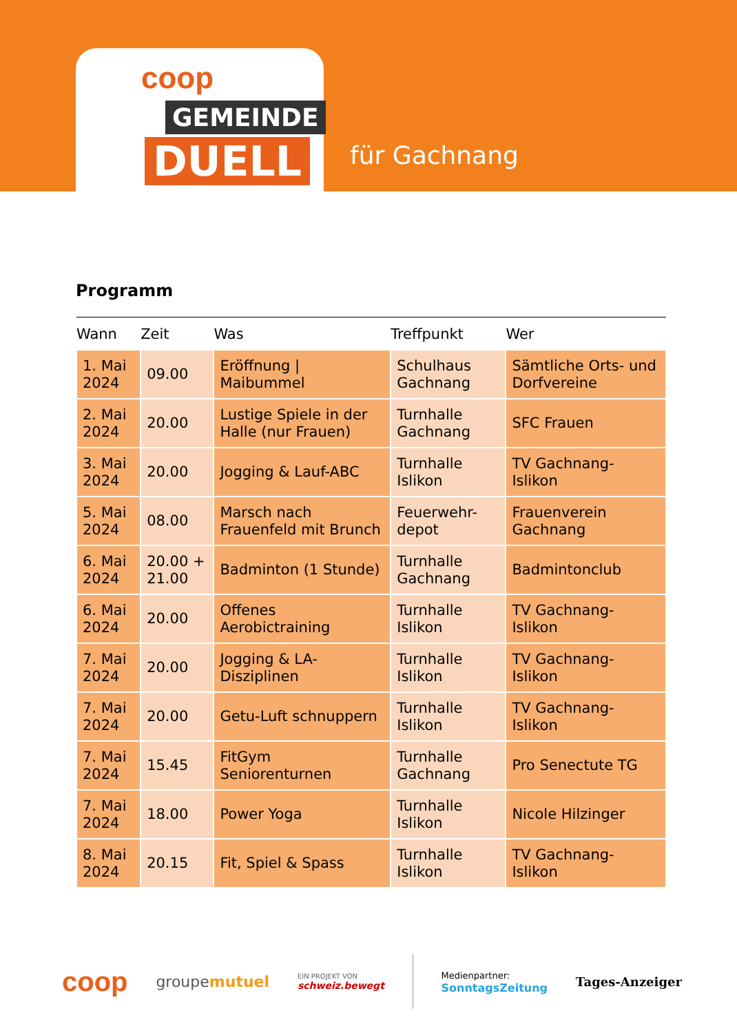coop
GEMEINDE
DUELL
für Gachnang
Programm
| Wann | Zeit | Was | Treffpunkt | Wer |
| --- | --- | --- | --- | --- |
| 1. Mai 2024 | 09.00 | Eröffnung / Maibummel | Schulhaus Gachnang | Sämtliche Orts- und Dorfvereine |
| 2. Mai 2024 | 20.00 | Lustige Spiele in der Halle (nur Frauen) | Turnhalle Gachnang | SFC Frauen |
| 3. Mai 2024 | 20.00 | Jogging & Lauf-ABC | Turnhalle Islikon | TV Gachnang-Islikon |
| 5. Mai 2024 | 08.00 | Marsch nach Frauenfeld mit Brunch | Feuerwehr-depot | Frauenverein Gachnang |
| 6. Mai 2024 | 20.00 + 21.00 | Badminton (1 Stunde) | Turnhalle Gachnang | Badmintonclub |
| 6. Mai 2024 | 20.00 | Offenes Aerobictraining | Turnhalle Islikon | TV Gachnang-Islikon |
| 7. Mai 2024 | 20.00 | Jogging & LA-Disziplinen | Turnhalle Islikon | TV Gachnang-Islikon |
| 7. Mai 2024 | 20.00 | Getu-Luft schnuppern | Turnhalle Islikon | TV Gachnang-Islikon |
| 7. Mai 2024 | 15.45 | FitGym Seniorenturnen | Turnhalle Gachnang | Pro Senectute TG |
| 7. Mai 2024 | 18.00 | Power Yoga | Turnhalle Islikon | Nicole Hilzinger |
| 8. Mai 2024 | 20.15 | Fit, Spiel & Spass | Turnhalle Islikon | TV Gachnang-Islikon |
coop groupemutuel EIN PROJEKT VON
schweiz.bewegt Medienpartner:
SonntagsZeitung Tages-Anzeiger